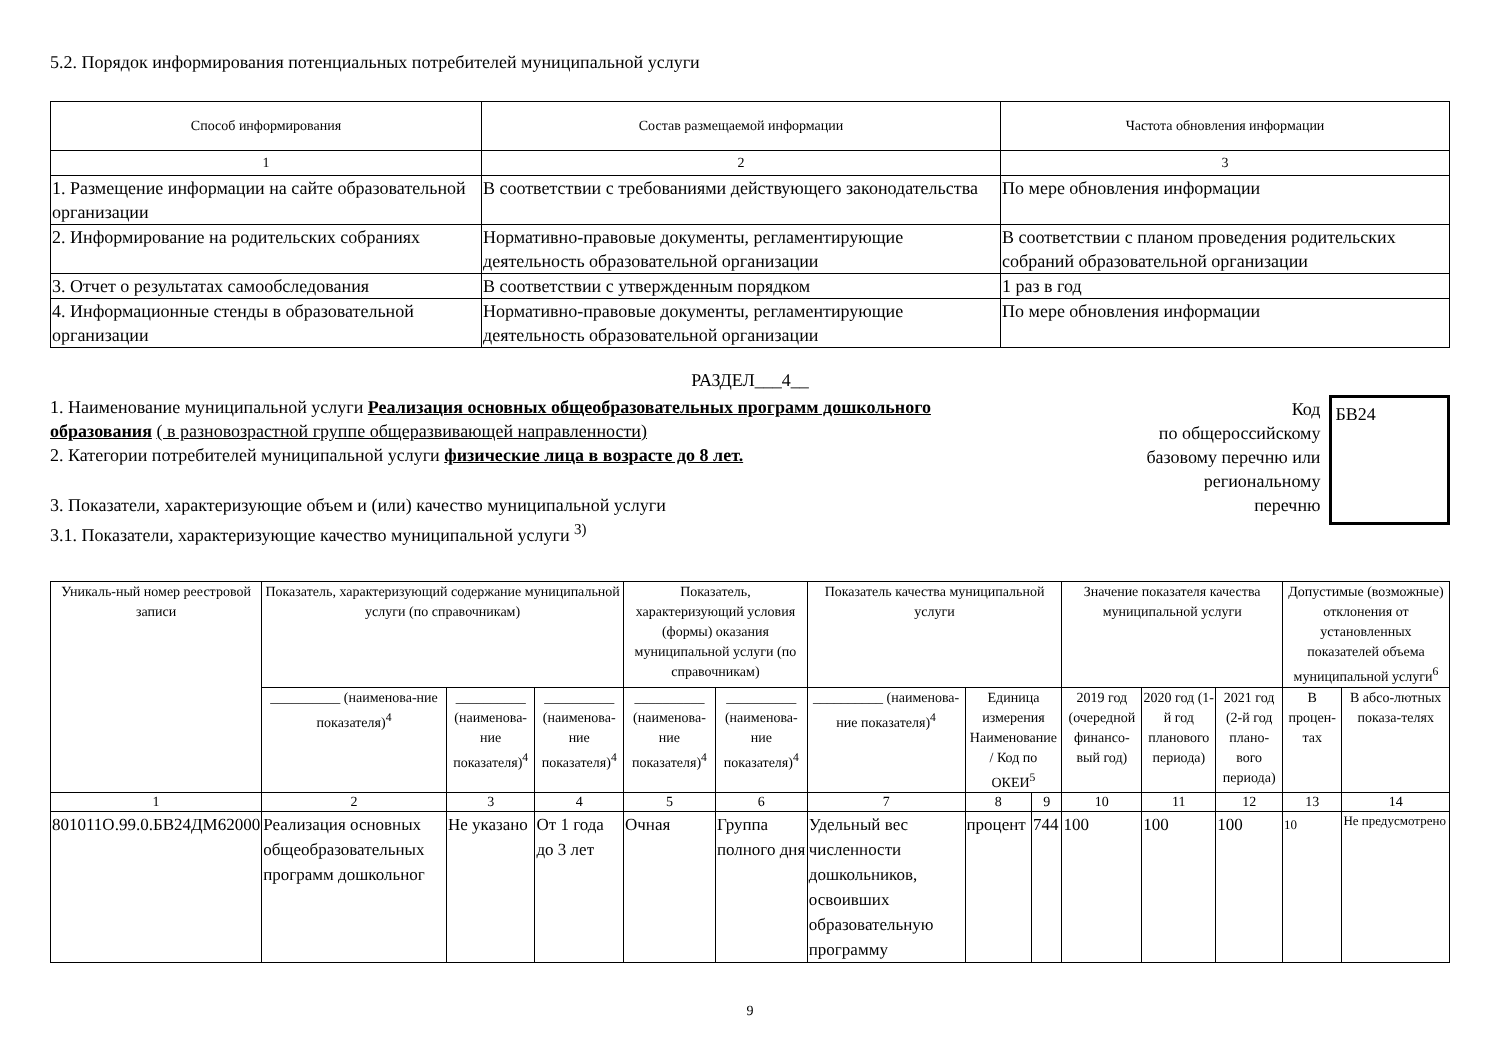5.2. Порядок информирования потенциальных потребителей муниципальной услуги
| Способ информирования | Состав размещаемой информации | Частота обновления информации |
| --- | --- | --- |
| 1 | 2 | 3 |
| 1. Размещение информации на сайте образовательной организации | В соответствии с требованиями действующего законодательства | По мере обновления информации |
| 2. Информирование на родительских собраниях | Нормативно-правовые документы, регламентирующие деятельность образовательной организации | В соответствии с планом проведения родительских собраний образовательной организации |
| 3. Отчет о результатах самообследования | В соответствии с утвержденным порядком | 1 раз в год |
| 4. Информационные стенды в образовательной организации | Нормативно-правовые документы, регламентирующие деятельность образовательной организации | По мере обновления информации |
РАЗДЕЛ___4__
1. Наименование муниципальной услуги Реализация основных общеобразовательных программ дошкольного образования ( в разновозрастной группе общеразвивающей направленности)
2. Категории потребителей муниципальной услуги физические лица в возрасте до 8 лет.
3. Показатели, характеризующие объем и (или) качество муниципальной услуги
3.1. Показатели, характеризующие качество муниципальной услуги <sup>3)</sup>
Код
по общероссийскому
базовому перечню или
региональному
перечню
БВ24
| Уникаль-ный номер реестровой записи | Показатель, характеризующий содержание муниципальной услуги (по справочникам) | | | Показатель, характеризующий условия (формы) оказания муниципальной услуги (по справочникам) | | Показатель качества муниципальной услуги | | | Значение показателя качества муниципальной услуги | | | Допустимые (возможные) отклонения от установленных показателей объема муниципальной услуги<sup>6</sup> | |
| --- | --- | --- | --- | --- | --- | --- | --- | --- | --- | --- | --- | --- | --- |
| | __________ (наименова-ние показателя)<sup>4</sup> | __________ (наименова-ние показателя)<sup>4</sup> | __________ (наименова-ние показателя)<sup>4</sup> | __________ (наименова-ние показателя)<sup>4</sup> | __________ (наименова-ние показателя)<sup>4</sup> | __________ (наименова-ние показателя)<sup>4</sup> | Единица измерения Наименование / Код по ОКЕИ<sup>5</sup> | | 2019 год (очередной финансо-вый год) | 2020 год (1-й год планового периода) | 2021 год (2-й год плано-вого периода) | В процен-тах | В абсо-лютных показа-телях |
| 1 | 2 | 3 | 4 | 5 | 6 | 7 | 8 | 9 | 10 | 11 | 12 | 13 | 14 |
| 801011О.99.0.БВ24ДМ62000 | Реализация основных общеобразовательных программ дошкольног | Не указано | От 1 года до 3 лет | Очная | Группа полного дня | Удельный вес численности дошкольников, освоивших образовательную программу | процент | 744 | 100 | 100 | 100 | 10 | Не предусмотрено |
9